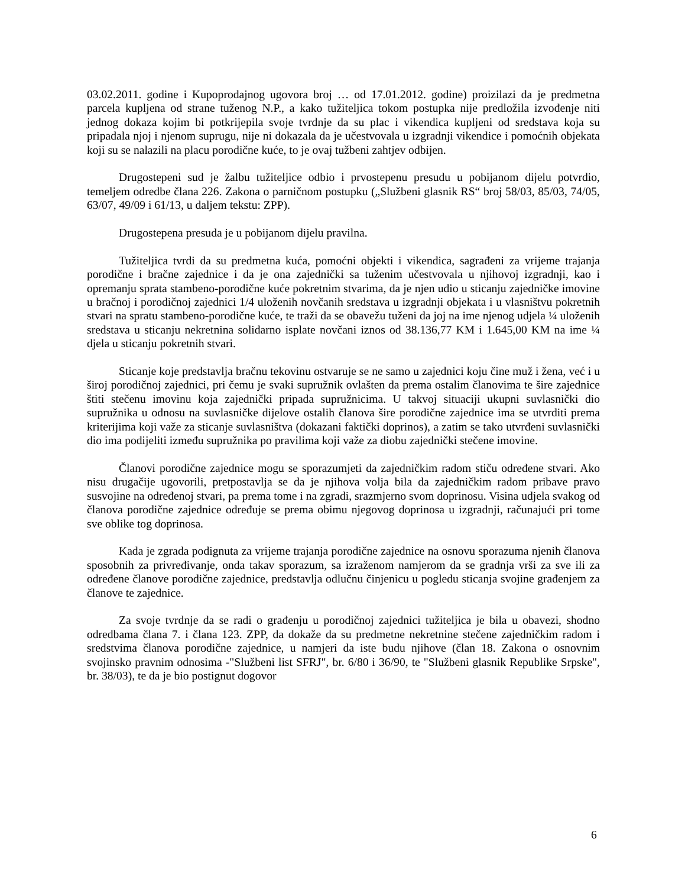03.02.2011. godine i Kupoprodajnog ugovora broj … od 17.01.2012. godine) proizilazi da je predmetna parcela kupljena od strane tuženog N.P., a kako tužiteljica tokom postupka nije predložila izvođenje niti jednog dokaza kojim bi potkrijepila svoje tvrdnje da su plac i vikendica kupljeni od sredstava koja su pripadala njoj i njenom suprugu, nije ni dokazala da je učestvovala u izgradnji vikendice i pomoćnih objekata koji su se nalazili na placu porodične kuće, to je ovaj tužbeni zahtjev odbijen.
Drugostepeni sud je žalbu tužiteljice odbio i prvostepenu presudu u pobijanom dijelu potvrdio, temeljem odredbe člana 226. Zakona o parničnom postupku („Službeni glasnik RS“ broj 58/03, 85/03, 74/05, 63/07, 49/09 i 61/13, u daljem tekstu: ZPP).
Drugostepena presuda je u pobijanom dijelu pravilna.
Tužiteljica tvrdi da su predmetna kuća, pomoćni objekti i vikendica, sagrađeni za vrijeme trajanja porodične i bračne zajednice i da je ona zajednički sa tuženim učestvovala u njihovoj izgradnji, kao i opremanju sprata stambeno-porodične kuće pokretnim stvarima, da je njen udio u sticanju zajedničke imovine u bračnoj i porodičnoj zajednici 1/4 uloženih novčanih sredstava u izgradnji objekata i u vlasništvu pokretnih stvari na spratu stambeno-porodične kuće, te traži da se obavežu tuženi da joj na ime njenog udjela ¼ uloženih sredstava u sticanju nekretnina solidarno isplate novčani iznos od 38.136,77 KM i 1.645,00 KM na ime ¼ djela u sticanju pokretnih stvari.
Sticanje koje predstavlja bračnu tekovinu ostvaruje se ne samo u zajednici koju čine muž i žena, već i u široj porodičnoj zajednici, pri čemu je svaki supružnik ovlašten da prema ostalim članovima te šire zajednice štiti stečenu imovinu koja zajednički pripada supružnicima. U takvoj situaciji ukupni suvlasnički dio supružnika u odnosu na suvlasničke dijelove ostalih članova šire porodične zajednice ima se utvrditi prema kriterijima koji važe za sticanje suvlasništva (dokazani faktički doprinos), a zatim se tako utvrđeni suvlasnički dio ima podijeliti između supružnika po pravilima koji važe za diobu zajednički stečene imovine.
Članovi porodične zajednice mogu se sporazumjeti da zajedničkim radom stiču određene stvari. Ako nisu drugačije ugovorili, pretpostavlja se da je njihova volja bila da zajedničkim radom pribave pravo susvojine na određenoj stvari, pa prema tome i na zgradi, srazmjerno svom doprinosu. Visina udjela svakog od članova porodične zajednice određuje se prema obimu njegovog doprinosa u izgradnji, računajući pri tome sve oblike tog doprinosa.
Kada je zgrada podignuta za vrijeme trajanja porodične zajednice na osnovu sporazuma njenih članova sposobnih za privređivanje, onda takav sporazum, sa izraženom namjerom da se gradnja vrši za sve ili za određene članove porodične zajednice, predstavlja odlučnu činjenicu u pogledu sticanja svojine građenjem za članove te zajednice.
Za svoje tvrdnje da se radi o građenju u porodičnoj zajednici tužiteljica je bila u obavezi, shodno odredbama člana 7. i člana 123. ZPP, da dokaže da su predmetne nekretnine stečene zajedničkim radom i sredstvima članova porodične zajednice, u namjeri da iste budu njihove (član 18. Zakona o osnovnim svojinsko pravnim odnosima -"Službeni list SFRJ", br. 6/80 i 36/90, te "Službeni glasnik Republike Srpske", br. 38/03), te da je bio postignut dogovor
6